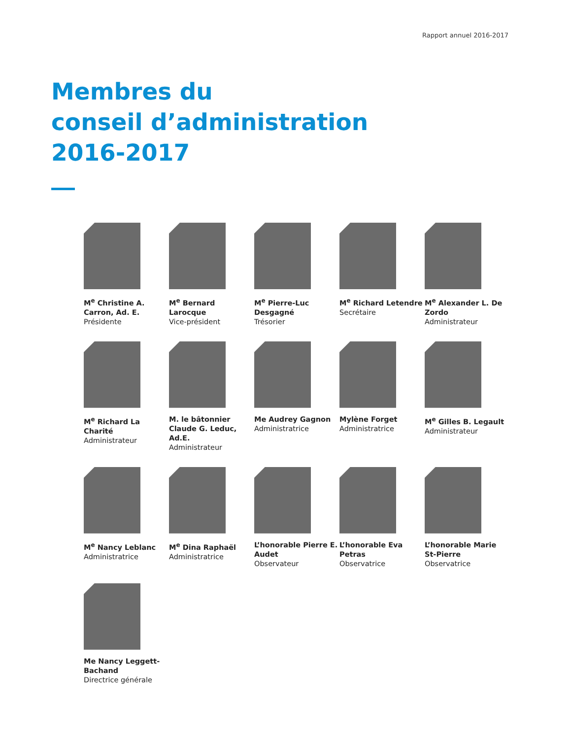Rapport annuel 2016-2017
Membres du
conseil d’administration
2016-2017
M<sup>e</sup> Christine A. Carron, Ad. E.
Présidente
M<sup>e</sup> Bernard Larocque
Vice-président
M<sup>e</sup> Pierre-Luc Desgagné
Trésorier
M<sup>e</sup> Richard Letendre
Secrétaire
M<sup>e</sup> Alexander L. De Zordo
Administrateur
M<sup>e</sup> Richard La Charité
Administrateur
M. le bâtonnier Claude G. Leduc, Ad.E.
Administrateur
Me Audrey Gagnon
Administratrice
Mylène Forget
Administratrice
M<sup>e</sup> Gilles B. Legault
Administrateur
M<sup>e</sup> Nancy Leblanc
Administratrice
M<sup>e</sup> Dina Raphaël
Administratrice
L’honorable Pierre E. Audet
Observateur
L’honorable Eva Petras
Observatrice
L’honorable Marie St-Pierre
Observatrice
Me Nancy Leggett-Bachand
Directrice générale